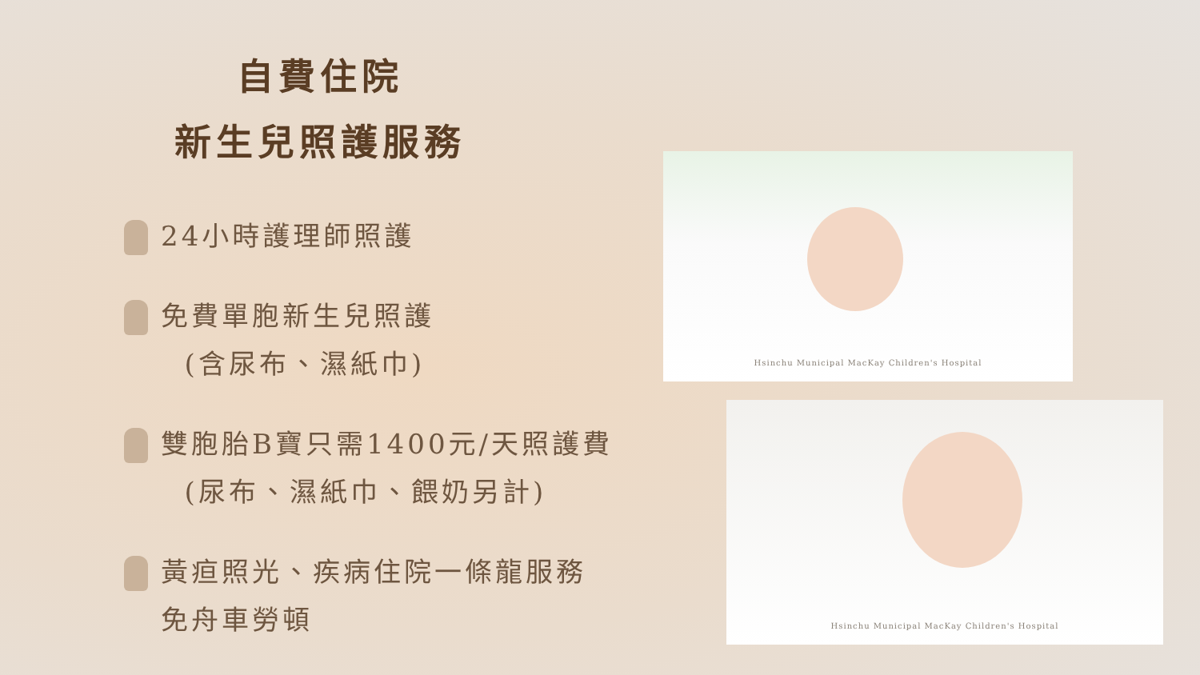自費住院
新生兒照護服務
24小時護理師照護
免費單胞新生兒照護
(含尿布、濕紙巾)
雙胞胎B寶只需1400元/天照護費
(尿布、濕紙巾、餵奶另計)
黃疸照光、疾病住院一條龍服務
免舟車勞頓
Hsinchu Municipal MacKay Children's Hospital
Hsinchu Municipal MacKay Children's Hospital